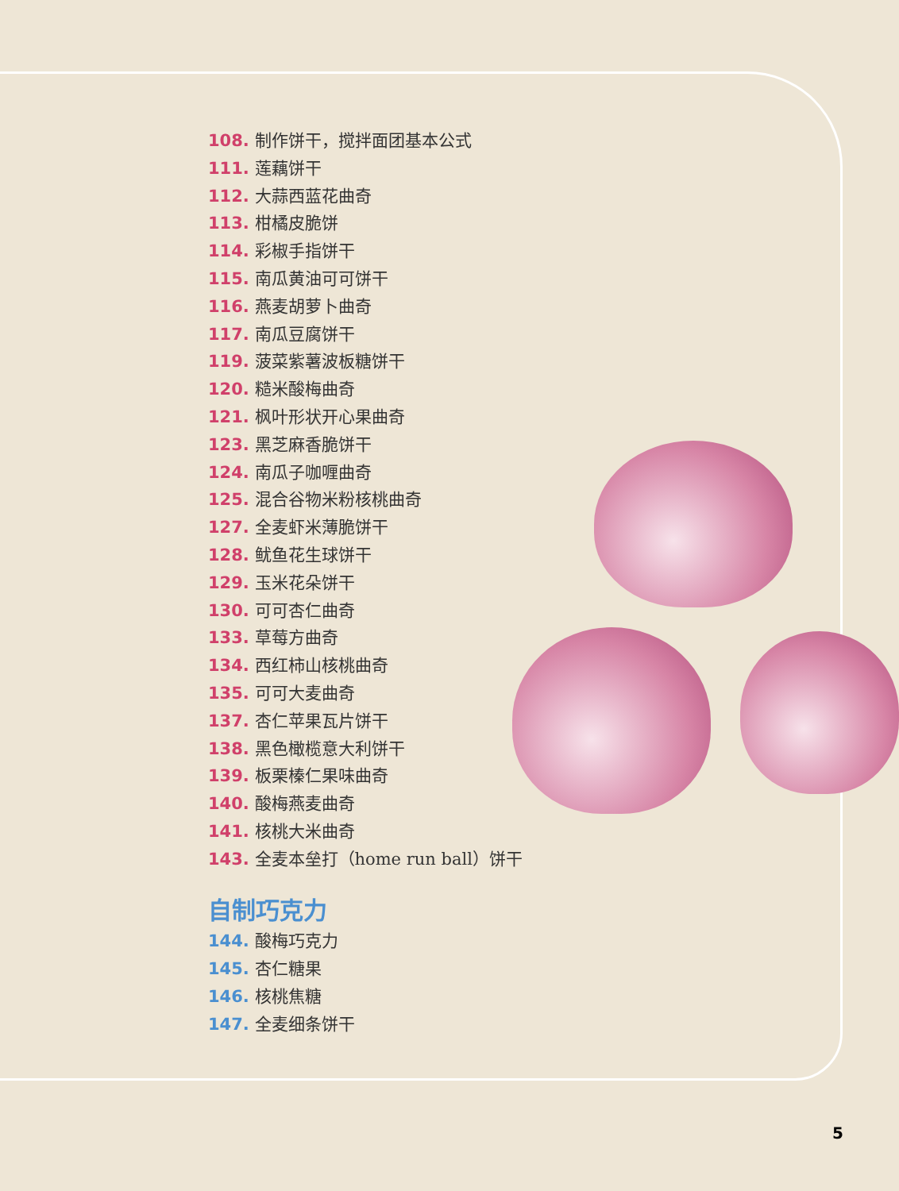108. 制作饼干，搅拌面团基本公式
111. 莲藕饼干
112. 大蒜西蓝花曲奇
113. 柑橘皮脆饼
114. 彩椒手指饼干
115. 南瓜黄油可可饼干
116. 燕麦胡萝卜曲奇
117. 南瓜豆腐饼干
119. 菠菜紫薯波板糖饼干
120. 糙米酸梅曲奇
121. 枫叶形状开心果曲奇
123. 黑芝麻香脆饼干
124. 南瓜子咖喱曲奇
125. 混合谷物米粉核桃曲奇
127. 全麦虾米薄脆饼干
128. 鱿鱼花生球饼干
129. 玉米花朵饼干
130. 可可杏仁曲奇
133. 草莓方曲奇
134. 西红柿山核桃曲奇
135. 可可大麦曲奇
137. 杏仁苹果瓦片饼干
138. 黑色橄榄意大利饼干
139. 板栗榛仁果味曲奇
140. 酸梅燕麦曲奇
141. 核桃大米曲奇
143. 全麦本垒打（home run ball）饼干
自制巧克力
144. 酸梅巧克力
145. 杏仁糖果
146. 核桃焦糖
147. 全麦细条饼干
5